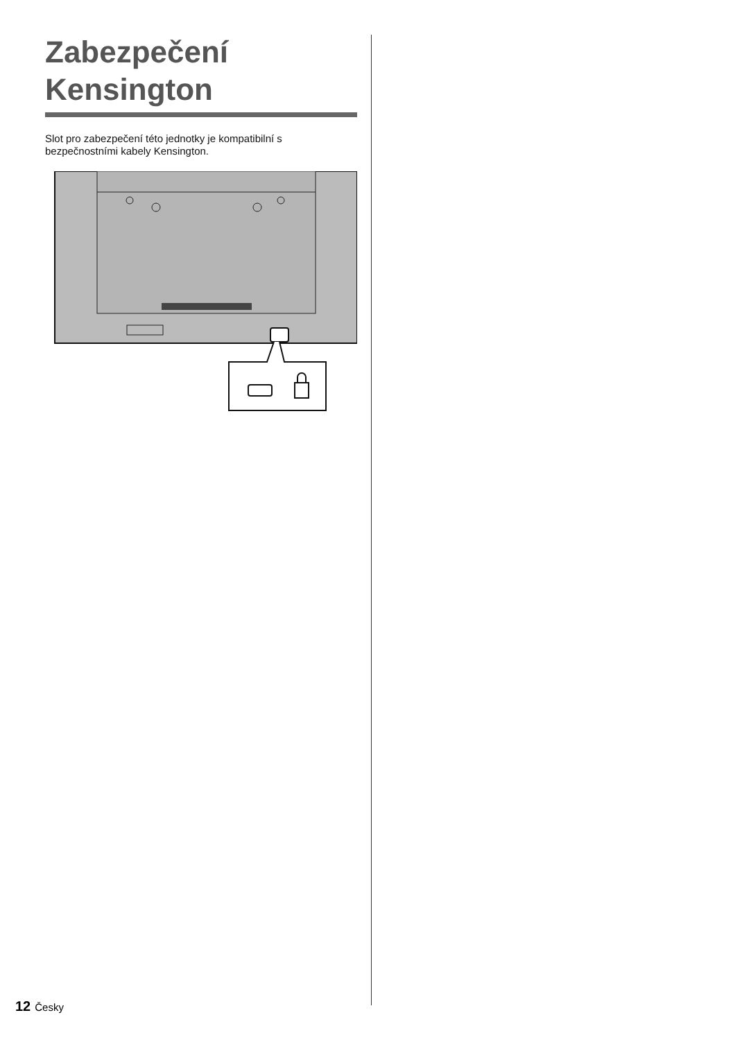Zabezpečení
Kensington
Slot pro zabezpečení této jednotky je kompatibilní s bezpečnostními kabely Kensington.
12 Česky